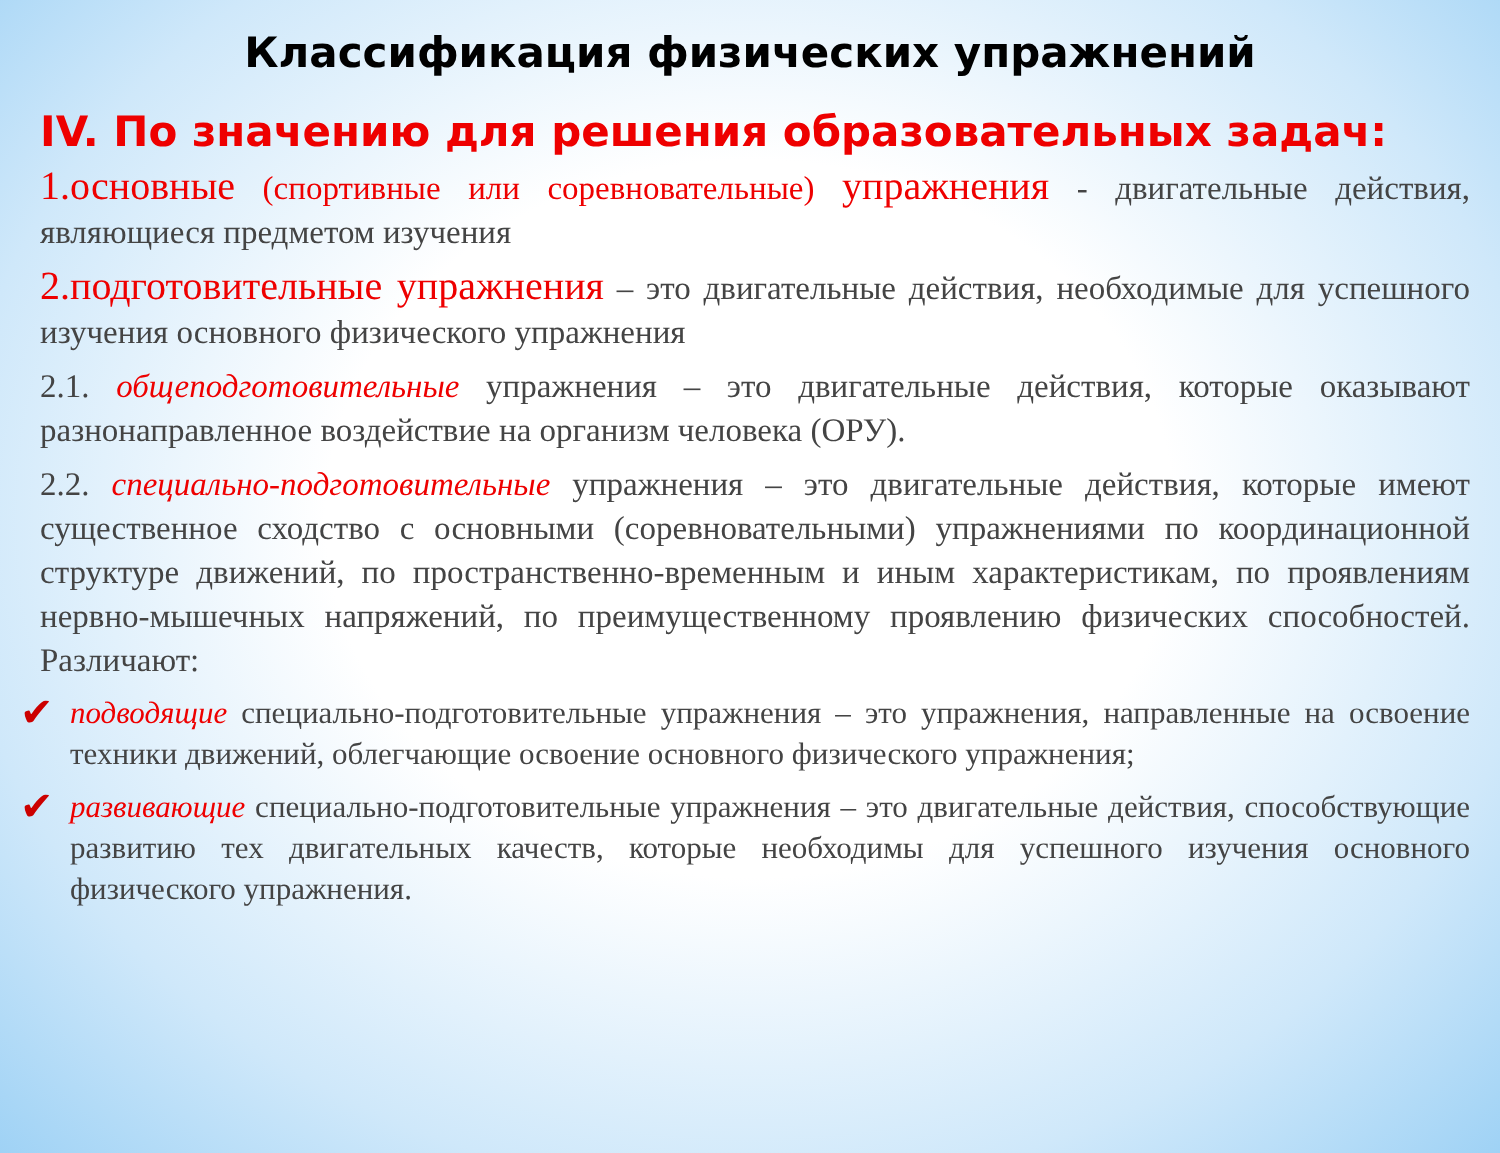Классификация физических упражнений
IV. По значению для решения образовательных задач:
1.основные (спортивные или соревновательные) упражнения - двигательные действия, являющиеся предметом изучения
2.подготовительные упражнения – это двигательные действия, необходимые для успешного изучения основного физического упражнения
2.1. общеподготовительные упражнения – это двигательные действия, которые оказывают разнонаправленное воздействие на организм человека (ОРУ).
2.2. специально-подготовительные упражнения – это двигательные действия, которые имеют существенное сходство с основными (соревновательными) упражнениями по координационной структуре движений, по пространственно-временным и иным характеристикам, по проявлениям нервно-мышечных напряжений, по преимущественному проявлению физических способностей. Различают:
✔
подводящие специально-подготовительные упражнения – это упражнения, направленные на освоение техники движений, облегчающие освоение основного физического упражнения;
✔
развивающие специально-подготовительные упражнения – это двигательные действия, способствующие развитию тех двигательных качеств, которые необходимы для успешного изучения основного физического упражнения.